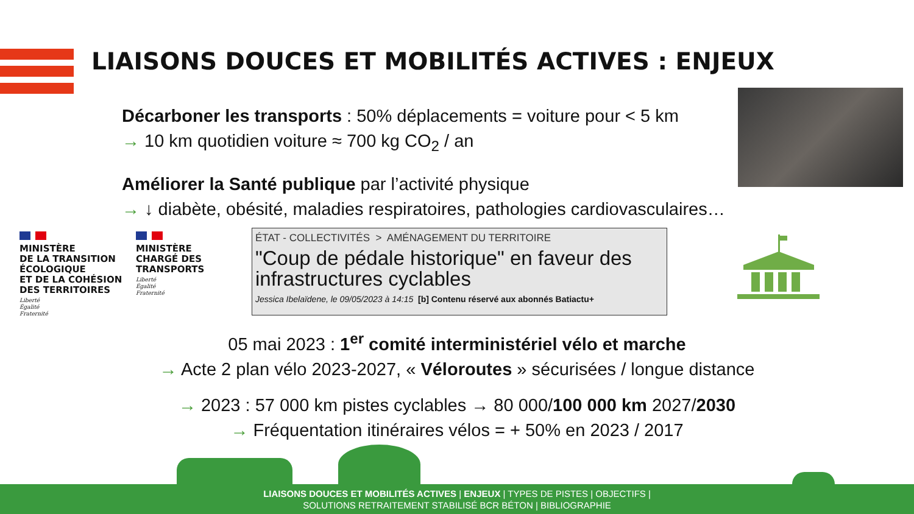LIAISONS DOUCES ET MOBILITÉS ACTIVES : ENJEUX
Décarboner les transports : 50% déplacements = voiture pour < 5 km
→ 10 km quotidien voiture ≈ 700 kg CO<sub>2</sub> / an
Améliorer la Santé publique par l’activité physique
→ ↓ diabète, obésité, maladies respiratoires, pathologies cardiovasculaires…
MINISTÈRE
DE LA TRANSITION
ÉCOLOGIQUE
ET DE LA COHÉSION
DES TERRITOIRES
Liberté
Égalité
Fraternité
MINISTÈRE
CHARGÉ DES
TRANSPORTS
Liberté
Égalité
Fraternité
ÉTAT - COLLECTIVITÉS > AMÉNAGEMENT DU TERRITOIRE
"Coup de pédale historique" en faveur des infrastructures cyclables
Jessica Ibelaïdene, le 09/05/2023 à 14:15 [b] Contenu réservé aux abonnés Batiactu+
05 mai 2023 : 1<sup>er</sup> comité interministériel vélo et marche
→ Acte 2 plan vélo 2023-2027, « Véloroutes » sécurisées / longue distance
→ 2023 : 57 000 km pistes cyclables → 80 000/100 000 km 2027/2030
→ Fréquentation itinéraires vélos = + 50% en 2023 / 2017
LIAISONS DOUCES ET MOBILITÉS ACTIVES | ENJEUX | TYPES DE PISTES | OBJECTIFS |
SOLUTIONS RETRAITEMENT STABILISÉ BCR BÉTON | BIBLIOGRAPHIE